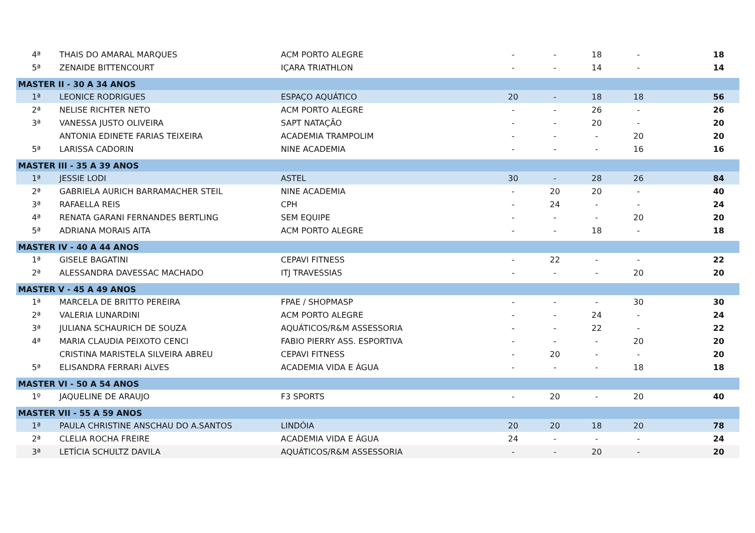| 4ª | THAIS DO AMARAL MARQUES | ACM PORTO ALEGRE | - | - | 18 | - | 18 |
| 5ª | ZENAIDE BITTENCOURT | IÇARA TRIATHLON | - | - | 14 | - | 14 |
| MASTER II - 30 A 34 ANOS | | | | | | | |
| 1ª | LEONICE RODRIGUES | ESPAÇO AQUÁTICO | 20 | - | 18 | 18 | 56 |
| 2ª | NELISE RICHTER NETO | ACM PORTO ALEGRE | - | - | 26 | - | 26 |
| 3ª | VANESSA JUSTO OLIVEIRA | SAPT NATAÇÃO | - | - | 20 | - | 20 |
| | ANTONIA EDINETE FARIAS TEIXEIRA | ACADEMIA TRAMPOLIM | - | - | - | 20 | 20 |
| 5ª | LARISSA CADORIN | NINE ACADEMIA | - | - | - | 16 | 16 |
| MASTER III - 35 A 39 ANOS | | | | | | | |
| 1ª | JESSIE LODI | ASTEL | 30 | - | 28 | 26 | 84 |
| 2ª | GABRIELA AURICH BARRAMACHER STEIL | NINE ACADEMIA | - | 20 | 20 | - | 40 |
| 3ª | RAFAELLA REIS | CPH | - | 24 | - | - | 24 |
| 4ª | RENATA GARANI FERNANDES BERTLING | SEM EQUIPE | - | - | - | 20 | 20 |
| 5ª | ADRIANA MORAIS AITA | ACM PORTO ALEGRE | - | - | 18 | - | 18 |
| MASTER IV - 40 A 44 ANOS | | | | | | | |
| 1ª | GISELE BAGATINI | CEPAVI FITNESS | - | 22 | - | - | 22 |
| 2ª | ALESSANDRA DAVESSAC MACHADO | ITJ TRAVESSIAS | - | - | - | 20 | 20 |
| MASTER V - 45 A 49 ANOS | | | | | | | |
| 1ª | MARCELA DE BRITTO PEREIRA | FPAE / SHOPMASP | - | - | - | 30 | 30 |
| 2ª | VALERIA LUNARDINI | ACM PORTO ALEGRE | - | - | 24 | - | 24 |
| 3ª | JULIANA SCHAURICH DE SOUZA | AQUÁTICOS/R&M ASSESSORIA | - | - | 22 | - | 22 |
| 4ª | MARIA CLAUDIA PEIXOTO CENCI | FABIO PIERRY ASS. ESPORTIVA | - | - | - | 20 | 20 |
| | CRISTINA MARISTELA SILVEIRA ABREU | CEPAVI FITNESS | - | 20 | - | - | 20 |
| 5ª | ELISANDRA FERRARI ALVES | ACADEMIA VIDA E ÁGUA | - | - | - | 18 | 18 |
| MASTER VI - 50 A 54 ANOS | | | | | | | |
| 1º | JAQUELINE DE ARAUJO | F3 SPORTS | - | 20 | - | 20 | 40 |
| MASTER VII - 55 A 59 ANOS | | | | | | | |
| 1ª | PAULA CHRISTINE ANSCHAU DO A.SANTOS | LINDÓIA | 20 | 20 | 18 | 20 | 78 |
| 2ª | CLELIA ROCHA FREIRE | ACADEMIA VIDA E ÁGUA | 24 | - | - | - | 24 |
| 3ª | LETÍCIA SCHULTZ DAVILA | AQUÁTICOS/R&M ASSESSORIA | - | - | 20 | - | 20 |